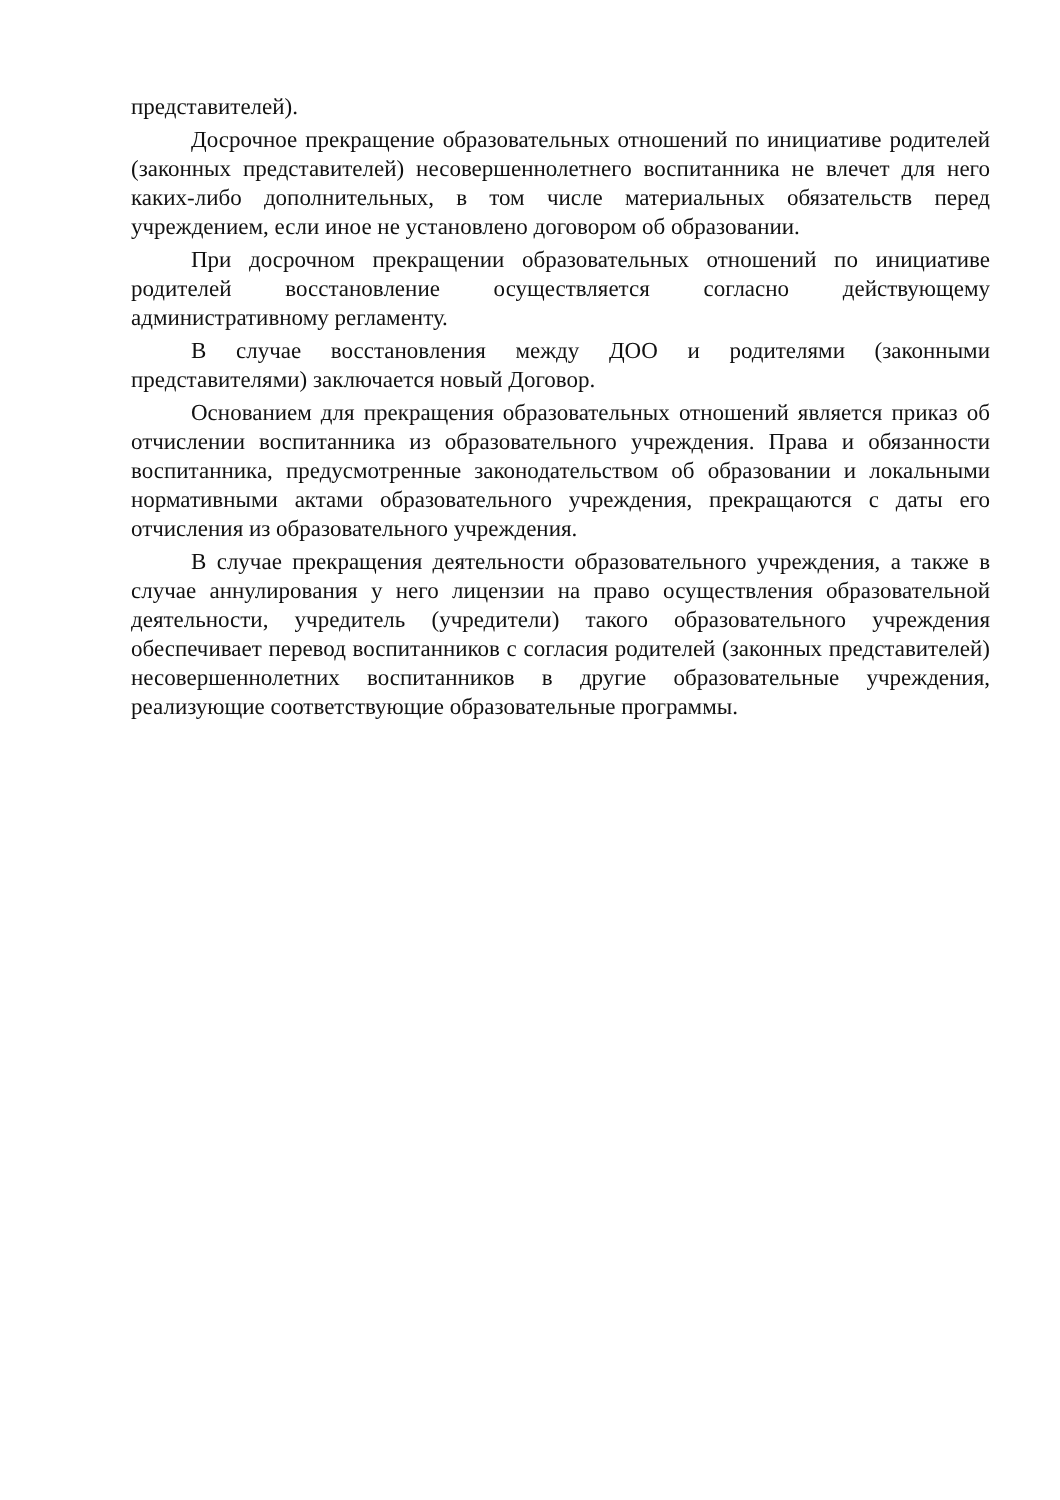представителей).
Досрочное прекращение образовательных отношений по инициативе родителей (законных представителей) несовершеннолетнего воспитанника не влечет для него каких-либо дополнительных, в том числе материальных обязательств перед учреждением, если иное не установлено договором об образовании.
При досрочном прекращении образовательных отношений по инициативе родителей восстановление осуществляется согласно действующему административному регламенту.
В случае восстановления между ДОО и родителями (законными представителями) заключается новый Договор.
Основанием для прекращения образовательных отношений является приказ об отчислении воспитанника из образовательного учреждения. Права и обязанности воспитанника, предусмотренные законодательством об образовании и локальными нормативными актами образовательного учреждения, прекращаются с даты его отчисления из образовательного учреждения.
В случае прекращения деятельности образовательного учреждения, а также в случае аннулирования у него лицензии на право осуществления образовательной деятельности, учредитель (учредители) такого образовательного учреждения обеспечивает перевод воспитанников с согласия родителей (законных представителей) несовершеннолетних воспитанников в другие образовательные учреждения, реализующие соответствующие образовательные программы.